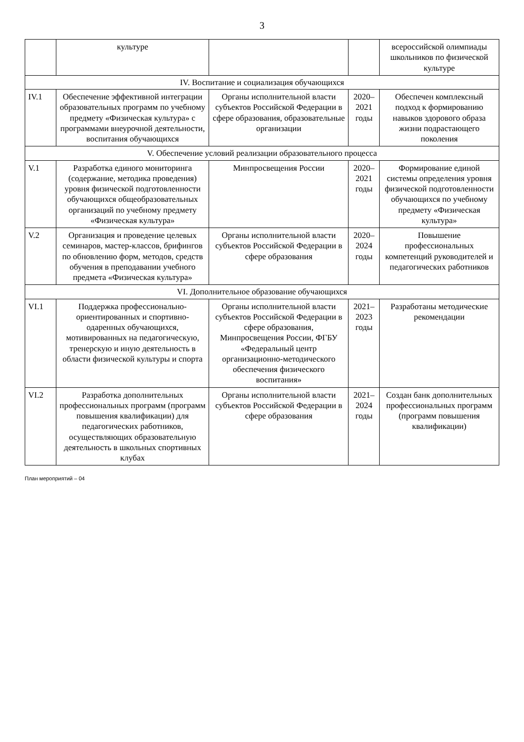3
| | культуре | | | всероссийской олимпиады школьников по физической культуре |
| IV. Воспитание и социализация обучающихся | | | | |
| IV.1 | Обеспечение эффективной интеграции образовательных программ по учебному предмету «Физическая культура» с программами внеурочной деятельности, воспитания обучающихся | Органы исполнительной власти субъектов Российской Федерации в сфере образования, образовательные организации | 2020–2021 годы | Обеспечен комплексный подход к формированию навыков здорового образа жизни подрастающего поколения |
| V. Обеспечение условий реализации образовательного процесса | | | | |
| V.1 | Разработка единого мониторинга (содержание, методика проведения) уровня физической подготовленности обучающихся общеобразовательных организаций по учебному предмету «Физическая культура» | Минпросвещения России | 2020–2021 годы | Формирование единой системы определения уровня физической подготовленности обучающихся по учебному предмету «Физическая культура» |
| V.2 | Организация и проведение целевых семинаров, мастер-классов, брифингов по обновлению форм, методов, средств обучения в преподавании учебного предмета «Физическая культура» | Органы исполнительной власти субъектов Российской Федерации в сфере образования | 2020–2024 годы | Повышение профессиональных компетенций руководителей и педагогических работников |
| VI. Дополнительное образование обучающихся | | | | |
| VI.1 | Поддержка профессионально-ориентированных и спортивно-одаренных обучающихся, мотивированных на педагогическую, тренерскую и иную деятельность в области физической культуры и спорта | Органы исполнительной власти субъектов Российской Федерации в сфере образования, Минпросвещения России, ФГБУ «Федеральный центр организационно-методического обеспечения физического воспитания» | 2021–2023 годы | Разработаны методические рекомендации |
| VI.2 | Разработка дополнительных профессиональных программ (программ повышения квалификации) для педагогических работников, осуществляющих образовательную деятельность в школьных спортивных клубах | Органы исполнительной власти субъектов Российской Федерации в сфере образования | 2021–2024 годы | Создан банк дополнительных профессиональных программ (программ повышения квалификации) |
План мероприятий – 04